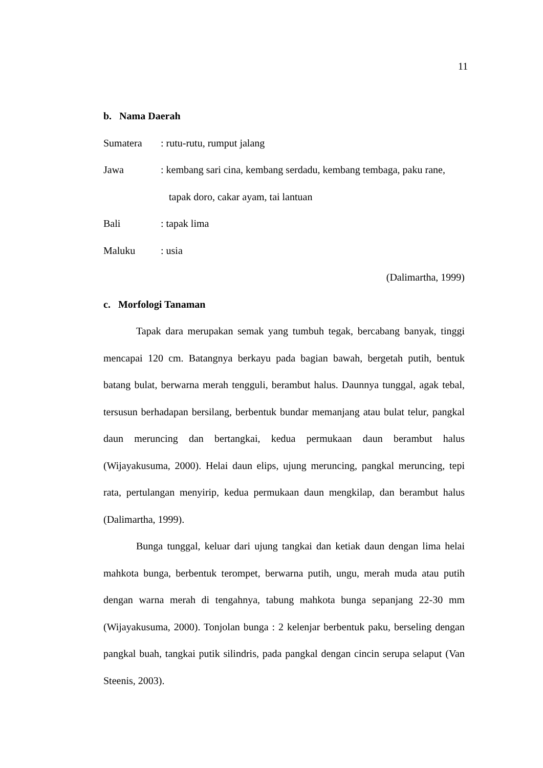11
b. Nama Daerah
Sumatera: rutu-rutu, rumput jalang
Jawa: kembang sari cina, kembang serdadu, kembang tembaga, paku rane,
tapak doro, cakar ayam, tai lantuan
Bali: tapak lima
Maluku: usia
(Dalimartha, 1999)
c. Morfologi Tanaman
Tapak dara merupakan semak yang tumbuh tegak, bercabang banyak, tinggi mencapai 120 cm. Batangnya berkayu pada bagian bawah, bergetah putih, bentuk batang bulat, berwarna merah tengguli, berambut halus. Daunnya tunggal, agak tebal, tersusun berhadapan bersilang, berbentuk bundar memanjang atau bulat telur, pangkal daun meruncing dan bertangkai, kedua permukaan daun berambut halus (Wijayakusuma, 2000). Helai daun elips, ujung meruncing, pangkal meruncing, tepi rata, pertulangan menyirip, kedua permukaan daun mengkilap, dan berambut halus (Dalimartha, 1999).
Bunga tunggal, keluar dari ujung tangkai dan ketiak daun dengan lima helai mahkota bunga, berbentuk terompet, berwarna putih, ungu, merah muda atau putih dengan warna merah di tengahnya, tabung mahkota bunga sepanjang 22-30 mm (Wijayakusuma, 2000). Tonjolan bunga : 2 kelenjar berbentuk paku, berseling dengan pangkal buah, tangkai putik silindris, pada pangkal dengan cincin serupa selaput (Van Steenis, 2003).